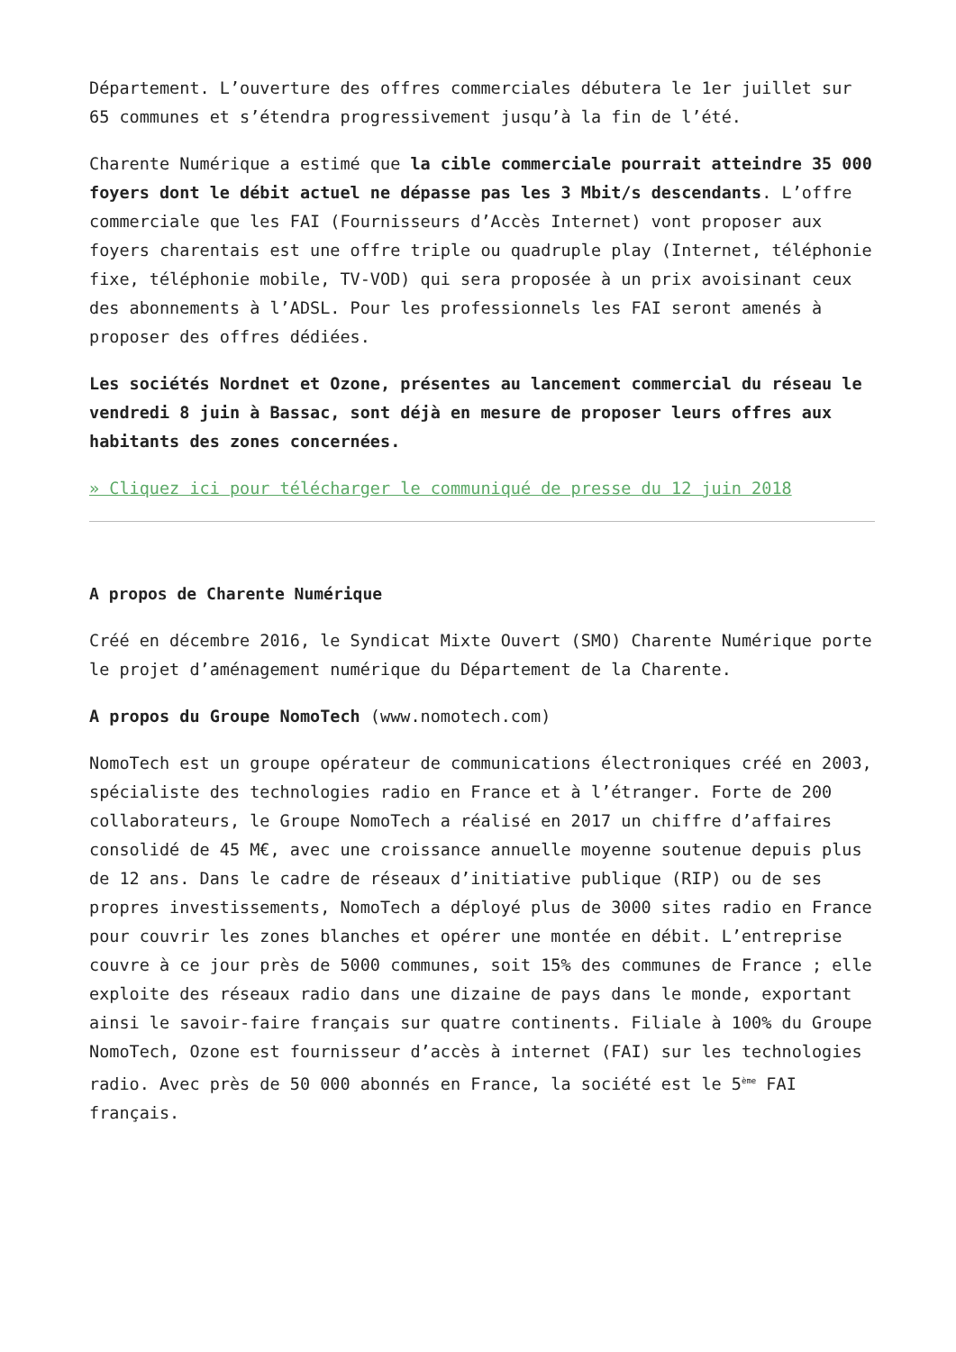Département. L’ouverture des offres commerciales débutera le 1er juillet sur 65 communes et s’étendra progressivement jusqu’à la fin de l’été.
Charente Numérique a estimé que la cible commerciale pourrait atteindre 35 000 foyers dont le débit actuel ne dépasse pas les 3 Mbit/s descendants. L’offre commerciale que les FAI (Fournisseurs d’Accès Internet) vont proposer aux foyers charentais est une offre triple ou quadruple play (Internet, téléphonie fixe, téléphonie mobile, TV-VOD) qui sera proposée à un prix avoisinant ceux des abonnements à l’ADSL. Pour les professionnels les FAI seront amenés à proposer des offres dédiées.
Les sociétés Nordnet et Ozone, présentes au lancement commercial du réseau le vendredi 8 juin à Bassac, sont déjà en mesure de proposer leurs offres aux habitants des zones concernées.
» Cliquez ici pour télécharger le communiqué de presse du 12 juin 2018
A propos de Charente Numérique
Créé en décembre 2016, le Syndicat Mixte Ouvert (SMO) Charente Numérique porte le projet d’aménagement numérique du Département de la Charente.
A propos du Groupe NomoTech (www.nomotech.com)
NomoTech est un groupe opérateur de communications électroniques créé en 2003, spécialiste des technologies radio en France et à l’étranger. Forte de 200 collaborateurs, le Groupe NomoTech a réalisé en 2017 un chiffre d’affaires consolidé de 45 M€, avec une croissance annuelle moyenne soutenue depuis plus de 12 ans. Dans le cadre de réseaux d’initiative publique (RIP) ou de ses propres investissements, NomoTech a déployé plus de 3000 sites radio en France pour couvrir les zones blanches et opérer une montée en débit. L’entreprise couvre à ce jour près de 5000 communes, soit 15% des communes de France ; elle exploite des réseaux radio dans une dizaine de pays dans le monde, exportant ainsi le savoir-faire français sur quatre continents. Filiale à 100% du Groupe NomoTech, Ozone est fournisseur d’accès à internet (FAI) sur les technologies radio. Avec près de 50 000 abonnés en France, la société est le 5<sup>ème</sup> FAI français.